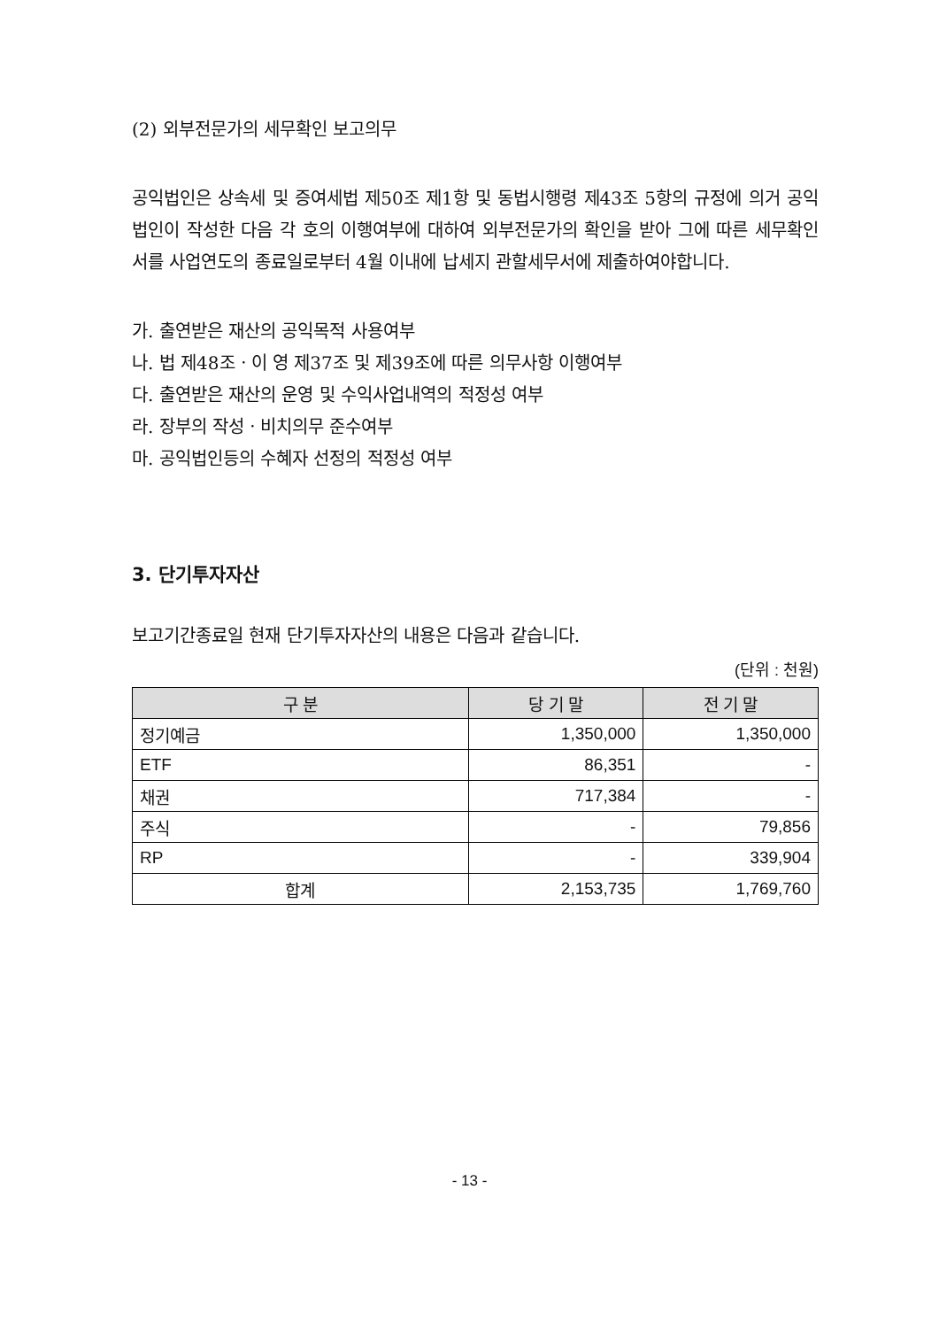(2) 외부전문가의 세무확인 보고의무
공익법인은 상속세 및 증여세법 제50조 제1항 및 동법시행령 제43조 5항의 규정에 의거 공익법인이 작성한 다음 각 호의 이행여부에 대하여 외부전문가의 확인을 받아 그에 따른 세무확인서를 사업연도의 종료일로부터 4월 이내에 납세지 관할세무서에 제출하여야합니다.
가. 출연받은 재산의 공익목적 사용여부
나. 법 제48조ㆍ이 영 제37조 및 제39조에 따른 의무사항 이행여부
다. 출연받은 재산의 운영 및 수익사업내역의 적정성 여부
라. 장부의 작성ㆍ비치의무 준수여부
마. 공익법인등의 수혜자 선정의 적정성 여부
3. 단기투자자산
보고기간종료일 현재 단기투자자산의 내용은 다음과 같습니다.
(단위 : 천원)
| 구 분 | 당 기 말 | 전 기 말 |
| --- | --- | --- |
| 정기예금 | 1,350,000 | 1,350,000 |
| ETF | 86,351 | - |
| 채권 | 717,384 | - |
| 주식 | - | 79,856 |
| RP | - | 339,904 |
| 합계 | 2,153,735 | 1,769,760 |
- 13 -